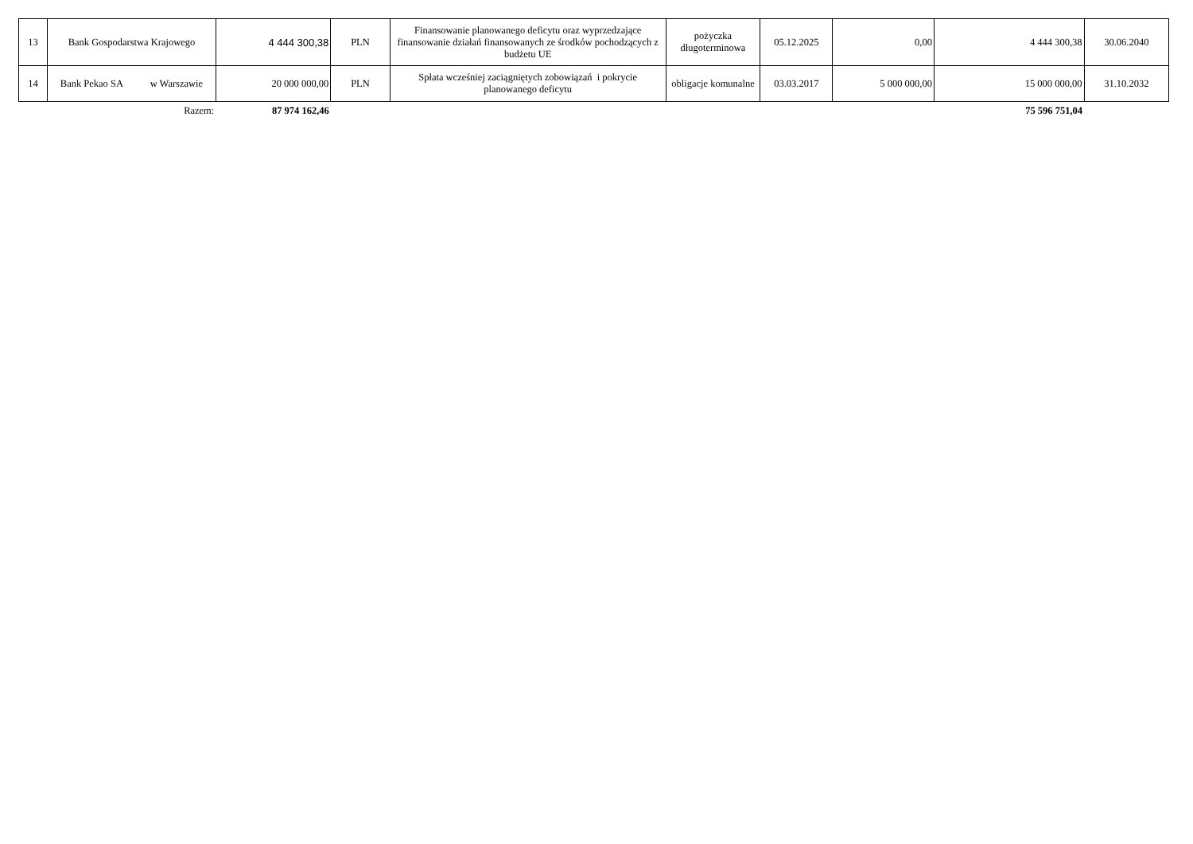| 13 | Bank Gospodarstwa Krajowego | 4 444 300,38 | PLN | Finansowanie planowanego deficytu oraz wyprzedzające finansowanie działań finansowanych ze środków pochodzących z budżetu UE | pożyczka długoterminowa | 05.12.2025 | 0,00 | 4 444 300,38 | 30.06.2040 |
| 14 | Bank Pekao SA w Warszawie | 20 000 000,00 | PLN | Spłata wcześniej zaciągniętych zobowiązań i pokrycie planowanego deficytu | obligacje komunalne | 03.03.2017 | 5 000 000,00 | 15 000 000,00 | 31.10.2032 |
| | Razem: | 87 974 162,46 | | | | | | 75 596 751,04 | |